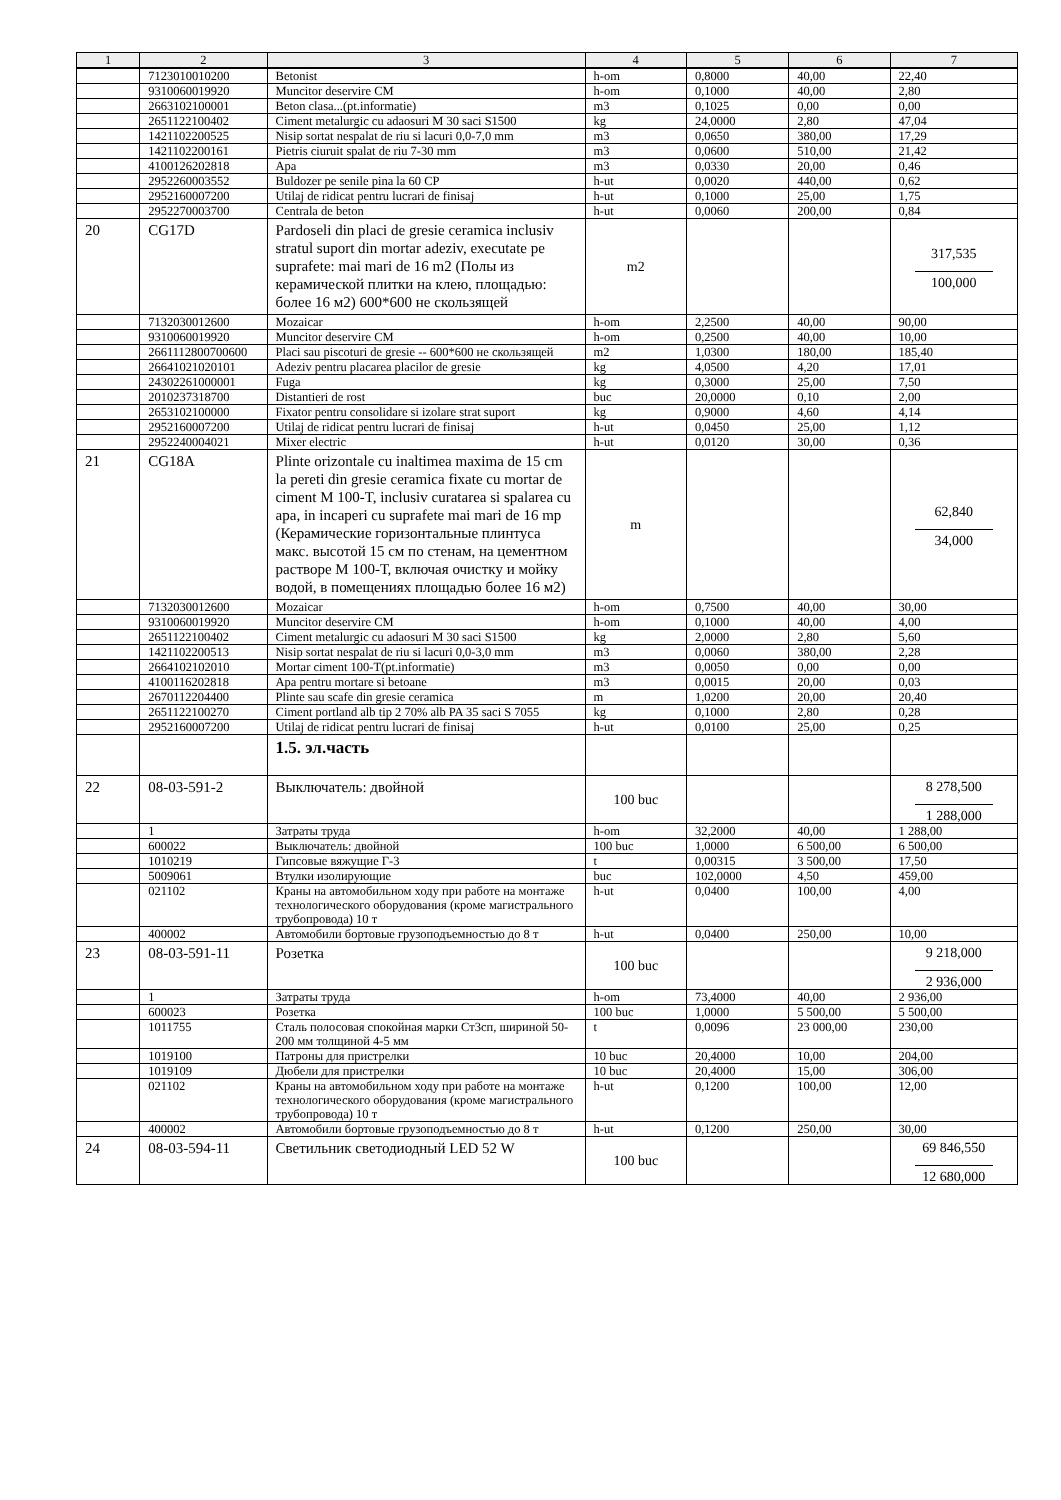| 1 | 2 | 3 | 4 | 5 | 6 | 7 |
| --- | --- | --- | --- | --- | --- | --- |
| | 7123010010200 | Betonist | h-om | 0,8000 | 40,00 | 22,40 |
| | 9310060019920 | Muncitor deservire CM | h-om | 0,1000 | 40,00 | 2,80 |
| | 2663102100001 | Beton clasa...(pt.informatie) | m3 | 0,1025 | 0,00 | 0,00 |
| | 2651122100402 | Ciment metalurgic cu adaosuri M 30 saci S1500 | kg | 24,0000 | 2,80 | 47,04 |
| | 1421102200525 | Nisip sortat nespalat de riu si lacuri 0,0-7,0 mm | m3 | 0,0650 | 380,00 | 17,29 |
| | 1421102200161 | Pietris ciuruit spalat de riu 7-30 mm | m3 | 0,0600 | 510,00 | 21,42 |
| | 4100126202818 | Apa | m3 | 0,0330 | 20,00 | 0,46 |
| | 2952260003552 | Buldozer pe senile pina la 60 CP | h-ut | 0,0020 | 440,00 | 0,62 |
| | 2952160007200 | Utilaj de ridicat pentru lucrari de finisaj | h-ut | 0,1000 | 25,00 | 1,75 |
| | 2952270003700 | Centrala de beton | h-ut | 0,0060 | 200,00 | 0,84 |
| 20 | CG17D | Pardoseli din placi de gresie ceramica inclusiv stratul suport din mortar adeziv, executate pe suprafete: mai mari de 16 m2 (Полы из керамической плитки на клею, площадью: более 16 м2) 600*600 не скользящей | m2 | | | 317,535 100,000 |
| | 7132030012600 | Mozaicar | h-om | 2,2500 | 40,00 | 90,00 |
| | 9310060019920 | Muncitor deservire CM | h-om | 0,2500 | 40,00 | 10,00 |
| | 2661112800700600 | Placi sau piscoturi de gresie -- 600*600 не скользящей | m2 | 1,0300 | 180,00 | 185,40 |
| | 26641021020101 | Adeziv pentru placarea placilor de gresie | kg | 4,0500 | 4,20 | 17,01 |
| | 24302261000001 | Fuga | kg | 0,3000 | 25,00 | 7,50 |
| | 2010237318700 | Distantieri de rost | buc | 20,0000 | 0,10 | 2,00 |
| | 2653102100000 | Fixator pentru consolidare si izolare strat suport | kg | 0,9000 | 4,60 | 4,14 |
| | 2952160007200 | Utilaj de ridicat pentru lucrari de finisaj | h-ut | 0,0450 | 25,00 | 1,12 |
| | 2952240004021 | Mixer electric | h-ut | 0,0120 | 30,00 | 0,36 |
| 21 | CG18A | Plinte orizontale cu inaltimea maxima de 15 cm la pereti din gresie ceramica fixate cu mortar de ciment M 100-T, inclusiv curatarea si spalarea cu apa, in incaperi cu suprafete mai mari de 16 mp (Керамические горизонтальные плинтуса макс. высотой 15 см по стенам, на цементном растворе М 100-Т, включая очистку и мойку водой, в помещениях площадью более 16 м2) | m | | | 62,840 34,000 |
| | 7132030012600 | Mozaicar | h-om | 0,7500 | 40,00 | 30,00 |
| | 9310060019920 | Muncitor deservire CM | h-om | 0,1000 | 40,00 | 4,00 |
| | 2651122100402 | Ciment metalurgic cu adaosuri M 30 saci S1500 | kg | 2,0000 | 2,80 | 5,60 |
| | 1421102200513 | Nisip sortat nespalat de riu si lacuri 0,0-3,0 mm | m3 | 0,0060 | 380,00 | 2,28 |
| | 2664102102010 | Mortar ciment 100-T(pt.informatie) | m3 | 0,0050 | 0,00 | 0,00 |
| | 4100116202818 | Apa pentru mortare si betoane | m3 | 0,0015 | 20,00 | 0,03 |
| | 2670112204400 | Plinte sau scafe din gresie ceramica | m | 1,0200 | 20,00 | 20,40 |
| | 2651122100270 | Ciment portland alb tip 2 70% alb PA 35 saci S 7055 | kg | 0,1000 | 2,80 | 0,28 |
| | 2952160007200 | Utilaj de ridicat pentru lucrari de finisaj | h-ut | 0,0100 | 25,00 | 0,25 |
| | | 1.5. эл.часть | | | | |
| 22 | 08-03-591-2 | Выключатель: двойной | 100 buc | | | 8 278,500 1 288,000 |
| | 1 | Затраты труда | h-om | 32,2000 | 40,00 | 1 288,00 |
| | 600022 | Выключатель: двойной | 100 buc | 1,0000 | 6 500,00 | 6 500,00 |
| | 1010219 | Гипсовые вяжущие Г-3 | t | 0,00315 | 3 500,00 | 17,50 |
| | 5009061 | Втулки изолирующие | buc | 102,0000 | 4,50 | 459,00 |
| | 021102 | Краны на автомобильном ходу при работе на монтаже технологического оборудования (кроме магистрального трубопровода) 10 т | h-ut | 0,0400 | 100,00 | 4,00 |
| | 400002 | Автомобили бортовые грузоподъемностью до 8 т | h-ut | 0,0400 | 250,00 | 10,00 |
| 23 | 08-03-591-11 | Розетка | 100 buc | | | 9 218,000 2 936,000 |
| | 1 | Затраты труда | h-om | 73,4000 | 40,00 | 2 936,00 |
| | 600023 | Розетка | 100 buc | 1,0000 | 5 500,00 | 5 500,00 |
| | 1011755 | Сталь полосовая спокойная марки Ст3сп, шириной 50-200 мм толщиной 4-5 мм | t | 0,0096 | 23 000,00 | 230,00 |
| | 1019100 | Патроны для пристрелки | 10 buc | 20,4000 | 10,00 | 204,00 |
| | 1019109 | Дюбели для пристрелки | 10 buc | 20,4000 | 15,00 | 306,00 |
| | 021102 | Краны на автомобильном ходу при работе на монтаже технологического оборудования (кроме магистрального трубопровода) 10 т | h-ut | 0,1200 | 100,00 | 12,00 |
| | 400002 | Автомобили бортовые грузоподъемностью до 8 т | h-ut | 0,1200 | 250,00 | 30,00 |
| 24 | 08-03-594-11 | Светильник светодиодный LED 52 W | 100 buc | | | 69 846,550 12 680,000 |